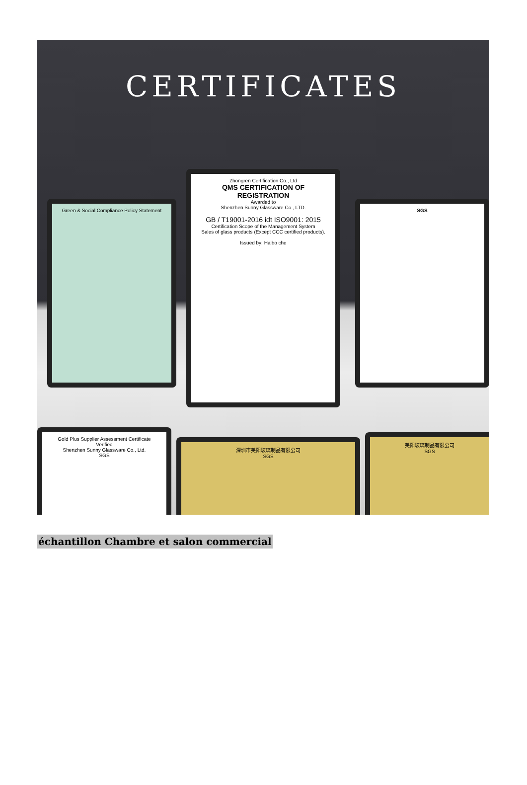CERTIFICATES
Green & Social Compliance Policy Statement
Zhongren Certification Co., Ltd
QMS CERTIFICATION OF REGISTRATION
Awarded to
Shenzhen Sunny Glassware Co., LTD.
GB / T19001-2016 idt ISO9001: 2015
Certification Scope of the Management System
Sales of glass products (Except CCC certified products).
Issued by: Haibo che
SGS
Gold Plus Supplier Assessment Certificate
Verified
Shenzhen Sunny Glassware Co., Ltd.
SGS
深圳市美阳玻璃制品有限公司
SGS
美阳玻璃制品有限公司
SGS
échantillon Chambre et salon commercial